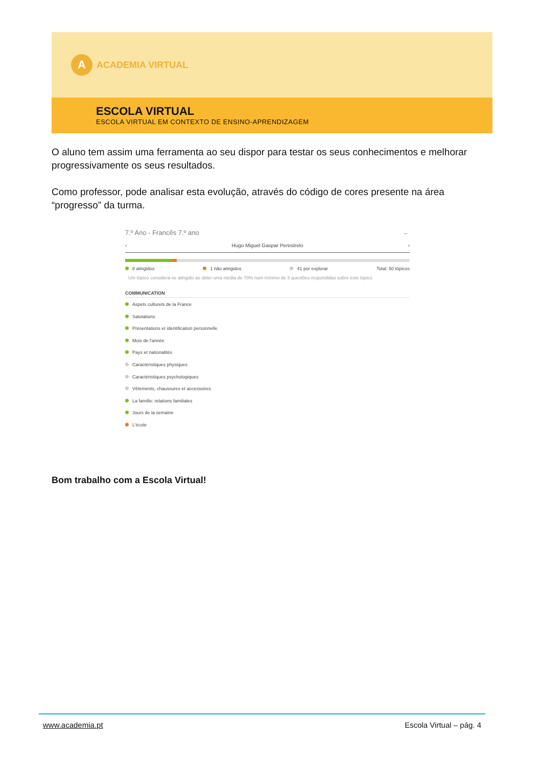A
ACADEMIA VIRTUAL
ESCOLA VIRTUAL
ESCOLA VIRTUAL EM CONTEXTO DE ENSINO-APRENDIZAGEM
O aluno tem assim uma ferramenta ao seu dispor para testar os seus conhecimentos e melhorar progressivamente os seus resultados.
Como professor, pode analisar esta evolução, através do código de cores presente na área “progresso” da turma.
7.º Ano - Francês 7.º ano ←
‹ Hugo Miguel Gaspar Perestrelo ›
8 atingidos 1 não atingidos 41 por explorar Total: 50 tópicos
Um tópico considera-se atingido ao obter uma média de 70% num mínimo de 3 questões respondidas sobre este tópico
COMMUNICATION
Aspets culturels de la France
Salutations
Présentations et identification personnelle
Mois de l'année
Pays et nationalités
Caractéristiques physiques
Caractéristiques psychologiques
Vêtements, chaussures et accessoires
La famille: relations familiales
Jours de la semaine
L'école
Bom trabalho com a Escola Virtual!
www.academia.pt Escola Virtual – pág. 4